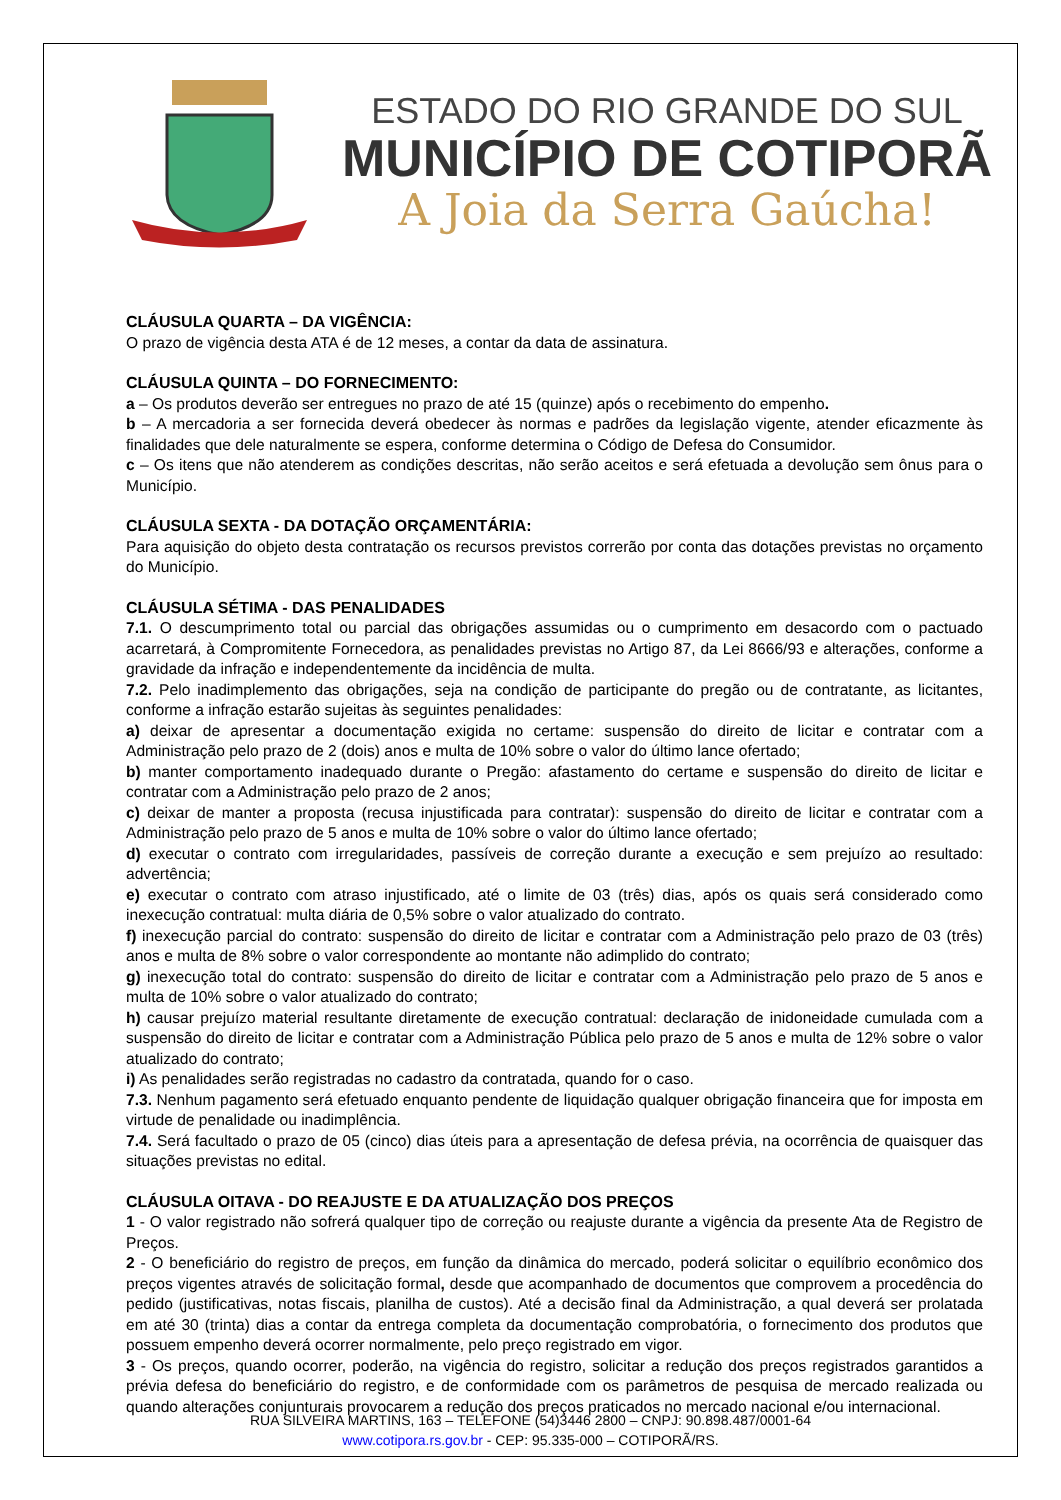ESTADO DO RIO GRANDE DO SUL
MUNICÍPIO DE COTIPORÃ
A Joia da Serra Gaúcha!
CLÁUSULA QUARTA – DA VIGÊNCIA:
O prazo de vigência desta ATA é de 12 meses, a contar da data de assinatura.
CLÁUSULA QUINTA – DO FORNECIMENTO:
a – Os produtos deverão ser entregues no prazo de até 15 (quinze) após o recebimento do empenho.
b – A mercadoria a ser fornecida deverá obedecer às normas e padrões da legislação vigente, atender eficazmente às finalidades que dele naturalmente se espera, conforme determina o Código de Defesa do Consumidor.
c – Os itens que não atenderem as condições descritas, não serão aceitos e será efetuada a devolução sem ônus para o Município.
CLÁUSULA SEXTA - DA DOTAÇÃO ORÇAMENTÁRIA:
Para aquisição do objeto desta contratação os recursos previstos correrão por conta das dotações previstas no orçamento do Município.
CLÁUSULA SÉTIMA - DAS PENALIDADES
7.1. O descumprimento total ou parcial das obrigações assumidas ou o cumprimento em desacordo com o pactuado acarretará, à Compromitente Fornecedora, as penalidades previstas no Artigo 87, da Lei 8666/93 e alterações, conforme a gravidade da infração e independentemente da incidência de multa.
7.2. Pelo inadimplemento das obrigações, seja na condição de participante do pregão ou de contratante, as licitantes, conforme a infração estarão sujeitas às seguintes penalidades:
a) deixar de apresentar a documentação exigida no certame: suspensão do direito de licitar e contratar com a Administração pelo prazo de 2 (dois) anos e multa de 10% sobre o valor do último lance ofertado;
b) manter comportamento inadequado durante o Pregão: afastamento do certame e suspensão do direito de licitar e contratar com a Administração pelo prazo de 2 anos;
c) deixar de manter a proposta (recusa injustificada para contratar): suspensão do direito de licitar e contratar com a Administração pelo prazo de 5 anos e multa de 10% sobre o valor do último lance ofertado;
d) executar o contrato com irregularidades, passíveis de correção durante a execução e sem prejuízo ao resultado: advertência;
e) executar o contrato com atraso injustificado, até o limite de 03 (três) dias, após os quais será considerado como inexecução contratual: multa diária de 0,5% sobre o valor atualizado do contrato.
f) inexecução parcial do contrato: suspensão do direito de licitar e contratar com a Administração pelo prazo de 03 (três) anos e multa de 8% sobre o valor correspondente ao montante não adimplido do contrato;
g) inexecução total do contrato: suspensão do direito de licitar e contratar com a Administração pelo prazo de 5 anos e multa de 10% sobre o valor atualizado do contrato;
h) causar prejuízo material resultante diretamente de execução contratual: declaração de inidoneidade cumulada com a suspensão do direito de licitar e contratar com a Administração Pública pelo prazo de 5 anos e multa de 12% sobre o valor atualizado do contrato;
i) As penalidades serão registradas no cadastro da contratada, quando for o caso.
7.3. Nenhum pagamento será efetuado enquanto pendente de liquidação qualquer obrigação financeira que for imposta em virtude de penalidade ou inadimplência.
7.4. Será facultado o prazo de 05 (cinco) dias úteis para a apresentação de defesa prévia, na ocorrência de quaisquer das situações previstas no edital.
CLÁUSULA OITAVA - DO REAJUSTE E DA ATUALIZAÇÃO DOS PREÇOS
1 - O valor registrado não sofrerá qualquer tipo de correção ou reajuste durante a vigência da presente Ata de Registro de Preços.
2 - O beneficiário do registro de preços, em função da dinâmica do mercado, poderá solicitar o equilíbrio econômico dos preços vigentes através de solicitação formal, desde que acompanhado de documentos que comprovem a procedência do pedido (justificativas, notas fiscais, planilha de custos). Até a decisão final da Administração, a qual deverá ser prolatada em até 30 (trinta) dias a contar da entrega completa da documentação comprobatória, o fornecimento dos produtos que possuem empenho deverá ocorrer normalmente, pelo preço registrado em vigor.
3 - Os preços, quando ocorrer, poderão, na vigência do registro, solicitar a redução dos preços registrados garantidos a prévia defesa do beneficiário do registro, e de conformidade com os parâmetros de pesquisa de mercado realizada ou quando alterações conjunturais provocarem a redução dos preços praticados no mercado nacional e/ou internacional.
RUA SILVEIRA MARTINS, 163 – TELEFONE (54)3446 2800 – CNPJ: 90.898.487/0001-64
www.cotipora.rs.gov.br - CEP: 95.335-000 – COTIPORÃ/RS.